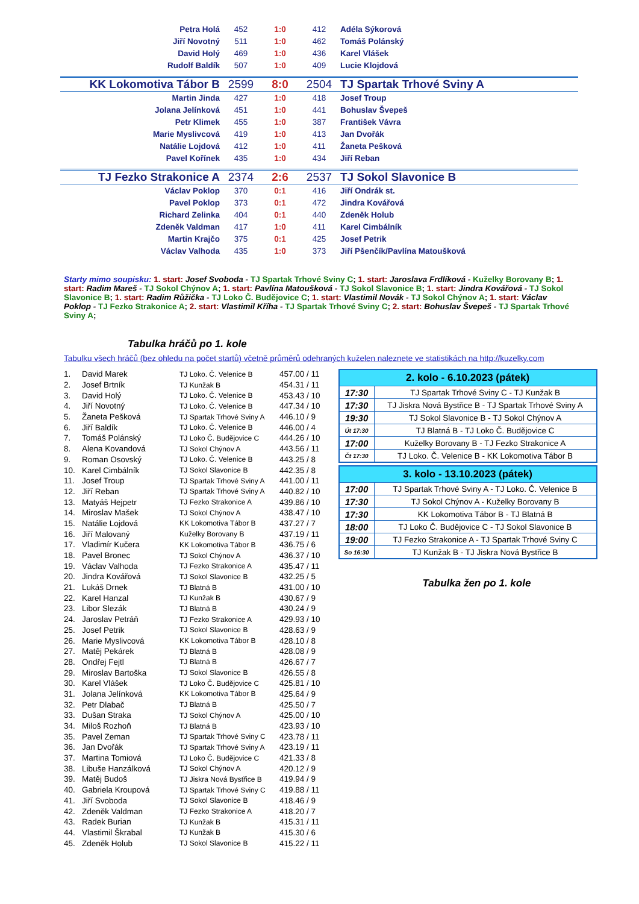| Petra Holá | 452 | 1:0 | 412 | Adéla Sýkorová |
| Jiří Novotný | 511 | 1:0 | 462 | Tomáš Polánský |
| David Holý | 469 | 1:0 | 436 | Karel Vlášek |
| Rudolf Baldík | 507 | 1:0 | 409 | Lucie Klojdová |
| KK Lokomotiva Tábor B | 2599 | 8:0 | 2504 | TJ Spartak Trhové Sviny A |
| Martin Jinda | 427 | 1:0 | 418 | Josef Troup |
| Jolana Jelínková | 451 | 1:0 | 441 | Bohuslav Švepeš |
| Petr Klimek | 455 | 1:0 | 387 | František Vávra |
| Marie Myslivcová | 419 | 1:0 | 413 | Jan Dvořák |
| Natálie Lojdová | 412 | 1:0 | 411 | Žaneta Pešková |
| Pavel Kořínek | 435 | 1:0 | 434 | Jiří Reban |
| TJ Fezko Strakonice A | 2374 | 2:6 | 2537 | TJ Sokol Slavonice B |
| Václav Poklop | 370 | 0:1 | 416 | Jiří Ondrák st. |
| Pavel Poklop | 373 | 0:1 | 472 | Jindra Kovářová |
| Richard Zelinka | 404 | 0:1 | 440 | Zdeněk Holub |
| Zdeněk Valdman | 417 | 1:0 | 411 | Karel Cimbálník |
| Martin Krajčo | 375 | 0:1 | 425 | Josef Petrik |
| Václav Valhoda | 435 | 1:0 | 373 | Jiří Pšenčík/Pavlína Matoušková |
Starty mimo soupisku: 1. start: Josef Svoboda - TJ Spartak Trhové Sviny C; 1. start: Jaroslava Frdlíková - Kuželky Borovany B; 1. start: Radim Mareš - TJ Sokol Chýnov A; 1. start: Pavlína Matoušková - TJ Sokol Slavonice B; 1. start: Jindra Kovářová - TJ Sokol Slavonice B; 1. start: Radim Růžička - TJ Loko Č. Budějovice C; 1. start: Vlastimil Novák - TJ Sokol Chýnov A; 1. start: Václav Poklop - TJ Fezko Strakonice A; 2. start: Vlastimil Kříha - TJ Spartak Trhové Sviny C; 2. start: Bohuslav Švepeš - TJ Spartak Trhové Sviny A;
Tabulka hráčů po 1. kole
Tabulku všech hráčů (bez ohledu na počet startů) včetně průměrů odehraných kuželen naleznete ve statistikách na http://kuzelky.com
| 1. | David Marek | TJ Loko. Č. Velenice B | 457.00 / 11 |
| 2. | Josef Brtník | TJ Kunžak B | 454.31 / 11 |
| 3. | David Holý | TJ Loko. Č. Velenice B | 453.43 / 10 |
| 4. | Jiří Novotný | TJ Loko. Č. Velenice B | 447.34 / 10 |
| 5. | Žaneta Pešková | TJ Spartak Trhové Sviny A | 446.10 / 9 |
| 6. | Jiří Baldík | TJ Loko. Č. Velenice B | 446.00 / 4 |
| 7. | Tomáš Polánský | TJ Loko Č. Budějovice C | 444.26 / 10 |
| 8. | Alena Kovandová | TJ Sokol Chýnov A | 443.56 / 11 |
| 9. | Roman Osovský | TJ Loko. Č. Velenice B | 443.25 / 8 |
| 10. | Karel Cimbálník | TJ Sokol Slavonice B | 442.35 / 8 |
| 11. | Josef Troup | TJ Spartak Trhové Sviny A | 441.00 / 11 |
| 12. | Jiří Reban | TJ Spartak Trhové Sviny A | 440.82 / 10 |
| 13. | Matyáš Hejpetr | TJ Fezko Strakonice A | 439.86 / 10 |
| 14. | Miroslav Mašek | TJ Sokol Chýnov A | 438.47 / 10 |
| 15. | Natálie Lojdová | KK Lokomotiva Tábor B | 437.27 / 7 |
| 16. | Jiří Malovaný | Kuželky Borovany B | 437.19 / 11 |
| 17. | Vladimír Kučera | KK Lokomotiva Tábor B | 436.75 / 6 |
| 18. | Pavel Bronec | TJ Sokol Chýnov A | 436.37 / 10 |
| 19. | Václav Valhoda | TJ Fezko Strakonice A | 435.47 / 11 |
| 20. | Jindra Kovářová | TJ Sokol Slavonice B | 432.25 / 5 |
| 21. | Lukáš Drnek | TJ Blatná B | 431.00 / 10 |
| 22. | Karel Hanzal | TJ Kunžak B | 430.67 / 9 |
| 23. | Libor Slezák | TJ Blatná B | 430.24 / 9 |
| 24. | Jaroslav Petráň | TJ Fezko Strakonice A | 429.93 / 10 |
| 25. | Josef Petrik | TJ Sokol Slavonice B | 428.63 / 9 |
| 26. | Marie Myslivcová | KK Lokomotiva Tábor B | 428.10 / 8 |
| 27. | Matěj Pekárek | TJ Blatná B | 428.08 / 9 |
| 28. | Ondřej Fejtl | TJ Blatná B | 426.67 / 7 |
| 29. | Miroslav Bartoška | TJ Sokol Slavonice B | 426.55 / 8 |
| 30. | Karel Vlášek | TJ Loko Č. Budějovice C | 425.81 / 10 |
| 31. | Jolana Jelínková | KK Lokomotiva Tábor B | 425.64 / 9 |
| 32. | Petr Dlabač | TJ Blatná B | 425.50 / 7 |
| 33. | Dušan Straka | TJ Sokol Chýnov A | 425.00 / 10 |
| 34. | Miloš Rozhoň | TJ Blatná B | 423.93 / 10 |
| 35. | Pavel Zeman | TJ Spartak Trhové Sviny C | 423.78 / 11 |
| 36. | Jan Dvořák | TJ Spartak Trhové Sviny A | 423.19 / 11 |
| 37. | Martina Tomiová | TJ Loko Č. Budějovice C | 421.33 / 8 |
| 38. | Libuše Hanzálková | TJ Sokol Chýnov A | 420.12 / 9 |
| 39. | Matěj Budoš | TJ Jiskra Nová Bystřice B | 419.94 / 9 |
| 40. | Gabriela Kroupová | TJ Spartak Trhové Sviny C | 419.88 / 11 |
| 41. | Jiří Svoboda | TJ Sokol Slavonice B | 418.46 / 9 |
| 42. | Zdeněk Valdman | TJ Fezko Strakonice A | 418.20 / 7 |
| 43. | Radek Burian | TJ Kunžak B | 415.31 / 11 |
| 44. | Vlastimil Škrabal | TJ Kunžak B | 415.30 / 6 |
| 45. | Zdeněk Holub | TJ Sokol Slavonice B | 415.22 / 11 |
| 2. kolo - 6.10.2023 (pátek) | |
| --- | --- |
| 17:30 | TJ Spartak Trhové Sviny C - TJ Kunžak B |
| 17:30 | TJ Jiskra Nová Bystřice B - TJ Spartak Trhové Sviny A |
| 19:30 | TJ Sokol Slavonice B - TJ Sokol Chýnov A |
| Út 17:30 | TJ Blatná B - TJ Loko Č. Budějovice C |
| 17:00 | Kuželky Borovany B - TJ Fezko Strakonice A |
| Čt 17:30 | TJ Loko. Č. Velenice B - KK Lokomotiva Tábor B |
| 3. kolo - 13.10.2023 (pátek) | |
| --- | --- |
| 17:00 | TJ Spartak Trhové Sviny A - TJ Loko. Č. Velenice B |
| 17:30 | TJ Sokol Chýnov A - Kuželky Borovany B |
| 17:30 | KK Lokomotiva Tábor B - TJ Blatná B |
| 18:00 | TJ Loko Č. Budějovice C - TJ Sokol Slavonice B |
| 19:00 | TJ Fezko Strakonice A - TJ Spartak Trhové Sviny C |
| So 16:30 | TJ Kunžak B - TJ Jiskra Nová Bystřice B |
Tabulka žen po 1. kole